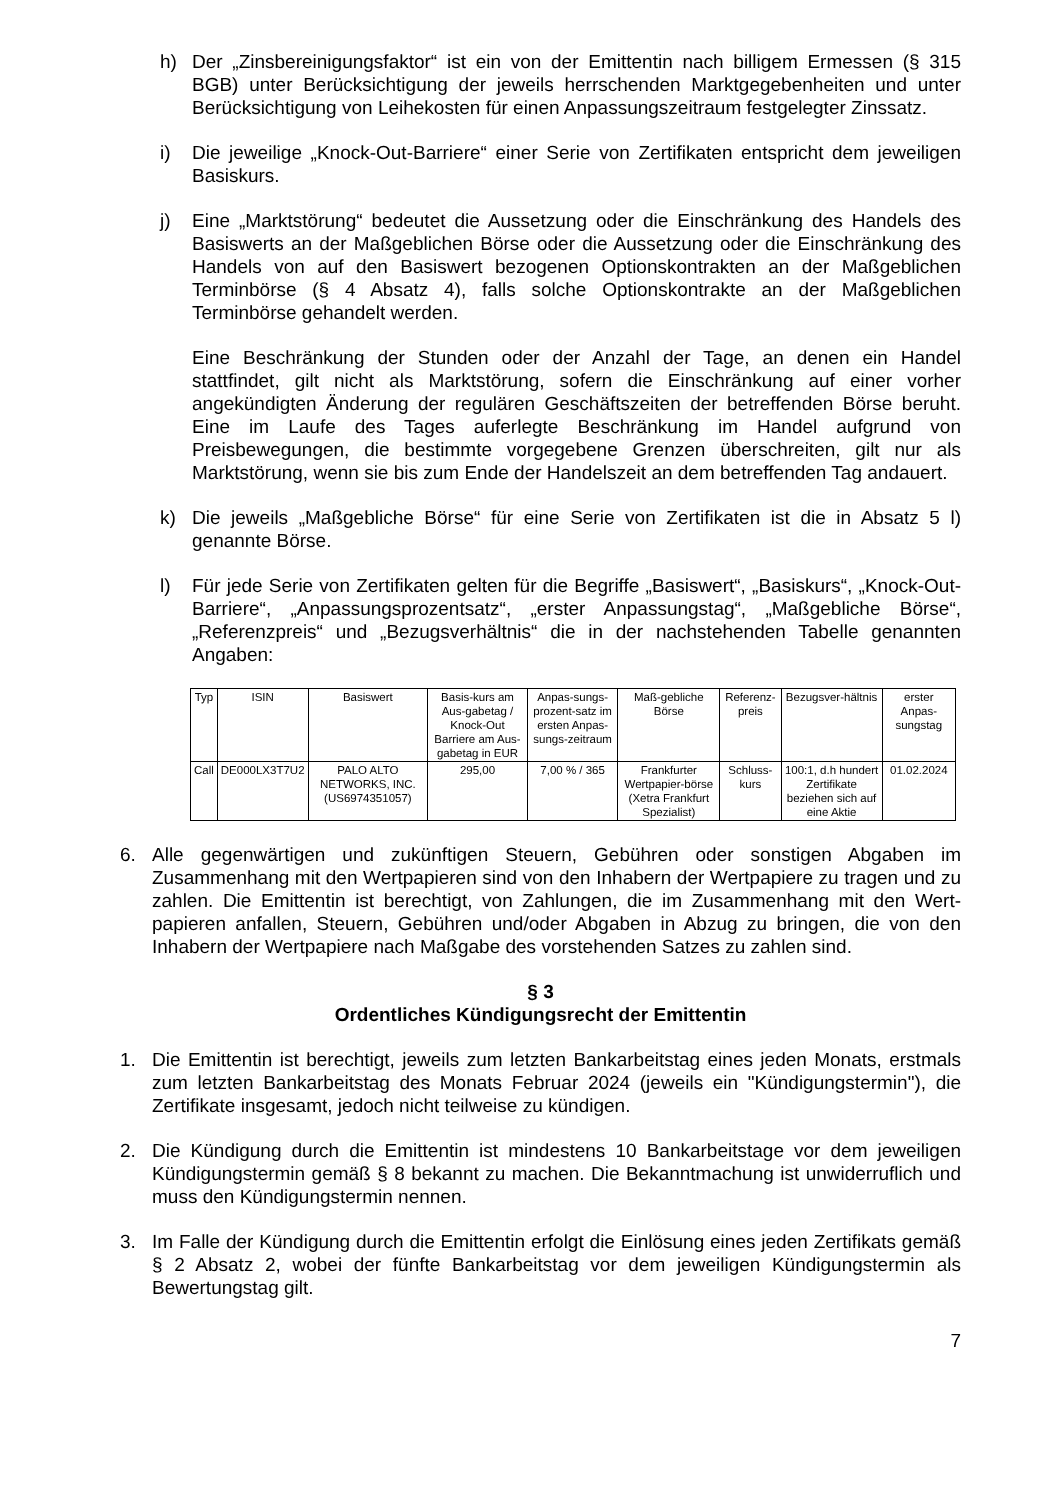h) Der „Zinsbereinigungsfaktor“ ist ein von der Emittentin nach billigem Ermessen (§ 315 BGB) unter Berücksichtigung der jeweils herrschenden Marktgegebenheiten und unter Berücksichtigung von Leihekosten für einen Anpassungszeitraum festgelegter Zinssatz.
i) Die jeweilige „Knock-Out-Barriere“ einer Serie von Zertifikaten entspricht dem jeweiligen Basiskurs.
j) Eine „Marktstörung“ bedeutet die Aussetzung oder die Einschränkung des Handels des Basiswerts an der Maßgeblichen Börse oder die Aussetzung oder die Einschränkung des Handels von auf den Basiswert bezogenen Optionskontrakten an der Maßgeblichen Terminbörse (§ 4 Absatz 4), falls solche Optionskontrakte an der Maßgeblichen Terminbörse gehandelt werden.
Eine Beschränkung der Stunden oder der Anzahl der Tage, an denen ein Handel stattfindet, gilt nicht als Marktstörung, sofern die Einschränkung auf einer vorher angekündigten Änderung der regulären Geschäftszeiten der betreffenden Börse beruht. Eine im Laufe des Tages auferlegte Beschränkung im Handel aufgrund von Preisbewegungen, die bestimmte vorgegebene Grenzen überschreiten, gilt nur als Marktstörung, wenn sie bis zum Ende der Handelszeit an dem betreffenden Tag andauert.
k) Die jeweils „Maßgebliche Börse“ für eine Serie von Zertifikaten ist die in Absatz 5 l) genannte Börse.
l) Für jede Serie von Zertifikaten gelten für die Begriffe „Basiswert“, „Basiskurs“, „Knock-Out-Barriere“, „Anpassungsprozentsatz“, „erster Anpassungstag“, „Maßgebliche Börse“, „Referenzpreis“ und „Bezugsverhältnis“ die in der nachstehenden Tabelle genannten Angaben:
| Typ | ISIN | Basiswert | Basis-kurs am Aus-gabetag / Knock-Out Barriere am Aus-gabetag in EUR | Anpas-sungs-prozent-satz im ersten Anpas-sungs-zeitraum | Maß-gebliche Börse | Referenz-preis | Bezugsver-hältnis | erster Anpas-sungstag |
| --- | --- | --- | --- | --- | --- | --- | --- | --- |
| Call | DE000LX3T7U2 | PALO ALTO NETWORKS, INC. (US6974351057) | 295,00 | 7,00 % / 365 | Frankfurter Wertpapier-börse (Xetra Frankfurt Spezialist) | Schluss-kurs | 100:1, d.h hundert Zertifikate beziehen sich auf eine Aktie | 01.02.2024 |
6. Alle gegenwärtigen und zukünftigen Steuern, Gebühren oder sonstigen Abgaben im Zusammenhang mit den Wertpapieren sind von den Inhabern der Wertpapiere zu tragen und zu zahlen. Die Emittentin ist berechtigt, von Zahlungen, die im Zusammenhang mit den Wert-papieren anfallen, Steuern, Gebühren und/oder Abgaben in Abzug zu bringen, die von den Inhabern der Wertpapiere nach Maßgabe des vorstehenden Satzes zu zahlen sind.
§ 3
Ordentliches Kündigungsrecht der Emittentin
1. Die Emittentin ist berechtigt, jeweils zum letzten Bankarbeitstag eines jeden Monats, erstmals zum letzten Bankarbeitstag des Monats Februar 2024 (jeweils ein "Kündigungstermin"), die Zertifikate insgesamt, jedoch nicht teilweise zu kündigen.
2. Die Kündigung durch die Emittentin ist mindestens 10 Bankarbeitstage vor dem jeweiligen Kündigungstermin gemäß § 8 bekannt zu machen. Die Bekanntmachung ist unwiderruflich und muss den Kündigungstermin nennen.
3. Im Falle der Kündigung durch die Emittentin erfolgt die Einlösung eines jeden Zertifikats gemäß § 2 Absatz 2, wobei der fünfte Bankarbeitstag vor dem jeweiligen Kündigungstermin als Bewertungstag gilt.
7